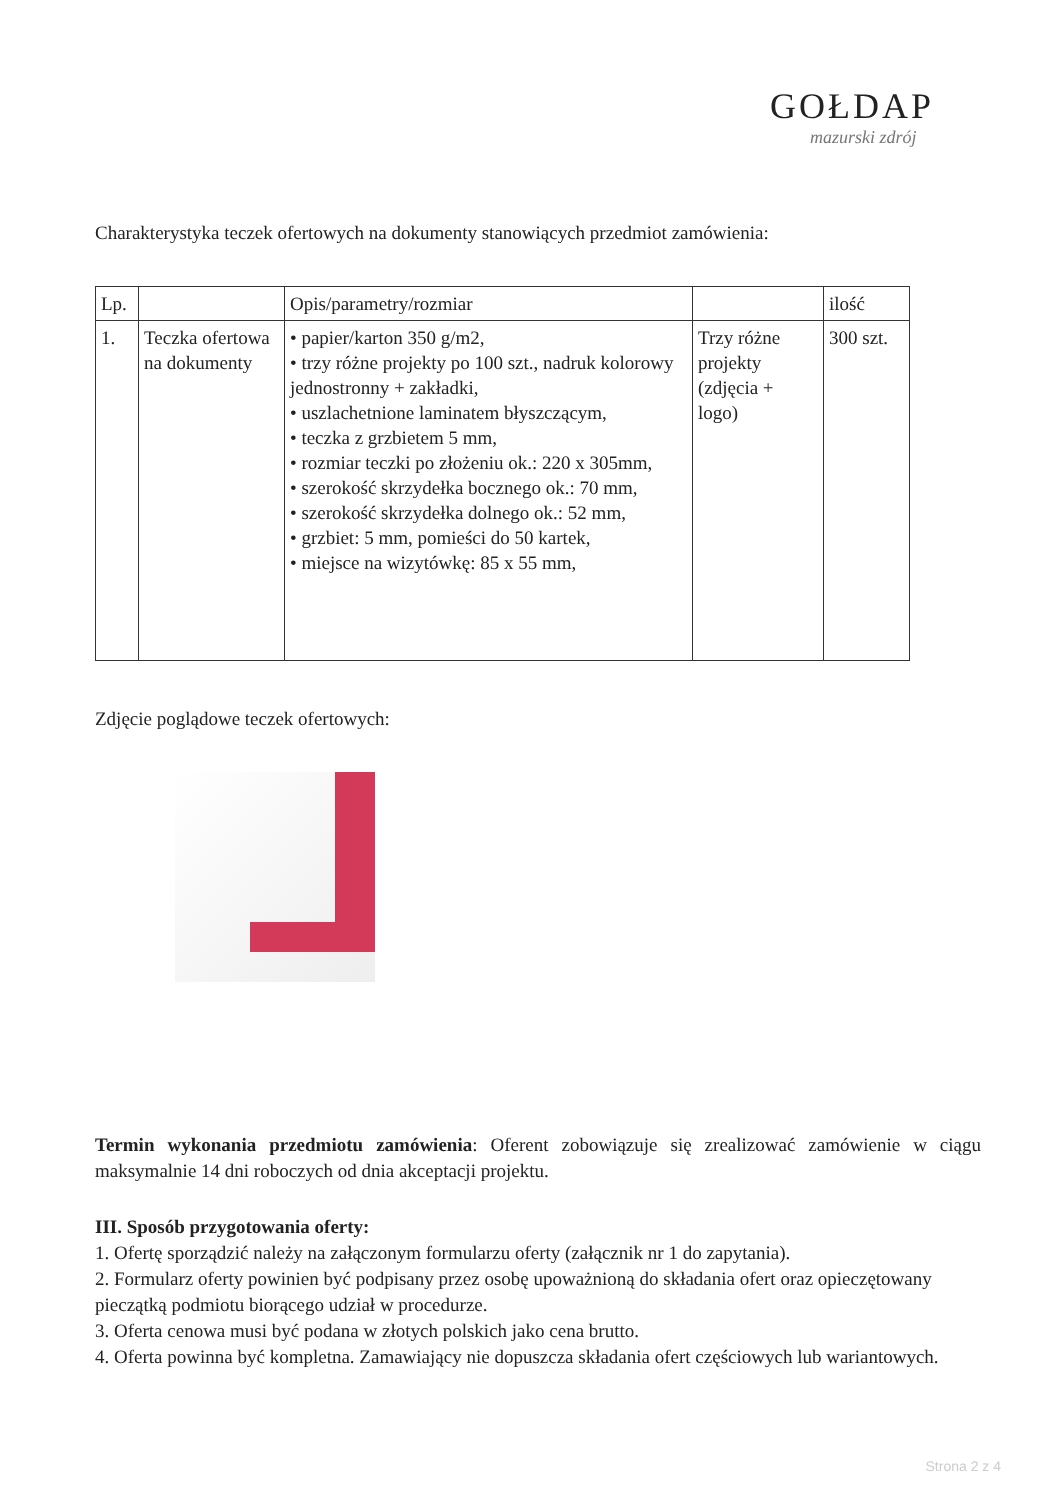GOŁDAP
mazurski zdrój
Charakterystyka teczek ofertowych na dokumenty stanowiących przedmiot zamówienia:
| Lp. | | Opis/parametry/rozmiar | | ilość |
| 1. | Teczka ofertowa na dokumenty | • papier/karton 350 g/m2, • trzy różne projekty po 100 szt., nadruk kolorowy jednostronny + zakładki, • uszlachetnione laminatem błyszczącym, • teczka z grzbietem 5 mm, • rozmiar teczki po złożeniu ok.: 220 x 305mm, • szerokość skrzydełka bocznego ok.: 70 mm, • szerokość skrzydełka dolnego ok.: 52 mm, • grzbiet: 5 mm, pomieści do 50 kartek, • miejsce na wizytówkę: 85 x 55 mm, | Trzy różne projekty (zdjęcia + logo) | 300 szt. |
Zdjęcie poglądowe teczek ofertowych:
Termin wykonania przedmiotu zamówienia: Oferent zobowiązuje się zrealizować zamówienie w ciągu maksymalnie 14 dni roboczych od dnia akceptacji projektu.
III. Sposób przygotowania oferty:
1. Ofertę sporządzić należy na załączonym formularzu oferty (załącznik nr 1 do zapytania).
2. Formularz oferty powinien być podpisany przez osobę upoważnioną do składania ofert oraz opieczętowany pieczątką podmiotu biorącego udział w procedurze.
3. Oferta cenowa musi być podana w złotych polskich jako cena brutto.
4. Oferta powinna być kompletna. Zamawiający nie dopuszcza składania ofert częściowych lub wariantowych.
Strona 2 z 4